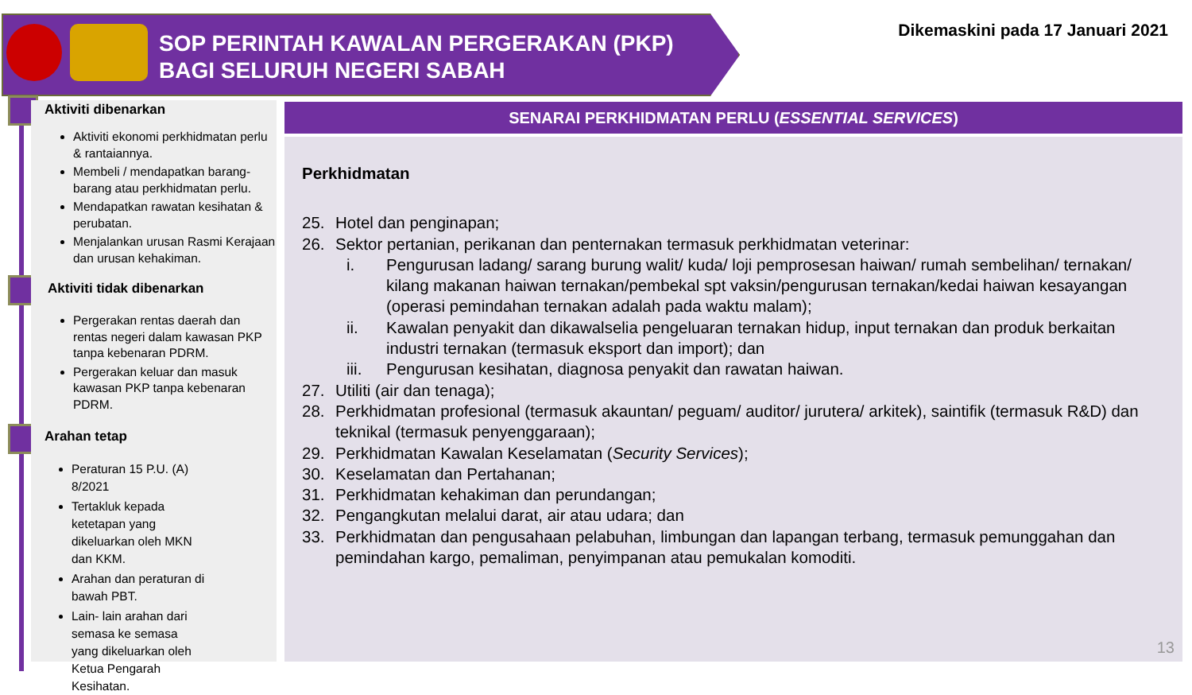SOP PERINTAH KAWALAN PERGERAKAN (PKP)
BAGI SELURUH NEGERI SABAH
Dikemaskini pada 17 Januari 2021
Aktiviti dibenarkan
Aktiviti ekonomi perkhidmatan perlu & rantaiannya.
Membeli / mendapatkan barang-barang atau perkhidmatan perlu.
Mendapatkan rawatan kesihatan & perubatan.
Menjalankan urusan Rasmi Kerajaan dan urusan kehakiman.
Aktiviti tidak dibenarkan
Pergerakan rentas daerah dan rentas negeri dalam kawasan PKP tanpa kebenaran PDRM.
Pergerakan keluar dan masuk kawasan PKP tanpa kebenaran PDRM.
Arahan tetap
Peraturan 15 P.U. (A) 8/2021
Tertakluk kepada ketetapan yang dikeluarkan oleh MKN dan KKM.
Arahan dan peraturan di bawah PBT.
Lain- lain arahan dari semasa ke semasa yang dikeluarkan oleh Ketua Pengarah Kesihatan.
SENARAI PERKHIDMATAN PERLU (ESSENTIAL SERVICES)
Perkhidmatan
25. Hotel dan penginapan;
26. Sektor pertanian, perikanan dan penternakan termasuk perkhidmatan veterinar:
i. Pengurusan ladang/ sarang burung walit/ kuda/ loji pemprosesan haiwan/ rumah sembelihan/ ternakan/ kilang makanan haiwan ternakan/pembekal spt vaksin/pengurusan ternakan/kedai haiwan kesayangan (operasi pemindahan ternakan adalah pada waktu malam);
ii. Kawalan penyakit dan dikawalselia pengeluaran ternakan hidup, input ternakan dan produk berkaitan industri ternakan (termasuk eksport dan import); dan
iii. Pengurusan kesihatan, diagnosa penyakit dan rawatan haiwan.
27. Utiliti (air dan tenaga);
28. Perkhidmatan profesional (termasuk akauntan/ peguam/ auditor/ jurutera/ arkitek), saintifik (termasuk R&D) dan teknikal (termasuk penyenggaraan);
29. Perkhidmatan Kawalan Keselamatan (Security Services);
30. Keselamatan dan Pertahanan;
31. Perkhidmatan kehakiman dan perundangan;
32. Pengangkutan melalui darat, air atau udara; dan
33. Perkhidmatan dan pengusahaan pelabuhan, limbungan dan lapangan terbang, termasuk pemunggahan dan pemindahan kargo, pemaliman, penyimpanan atau pemukalan komoditi.
13